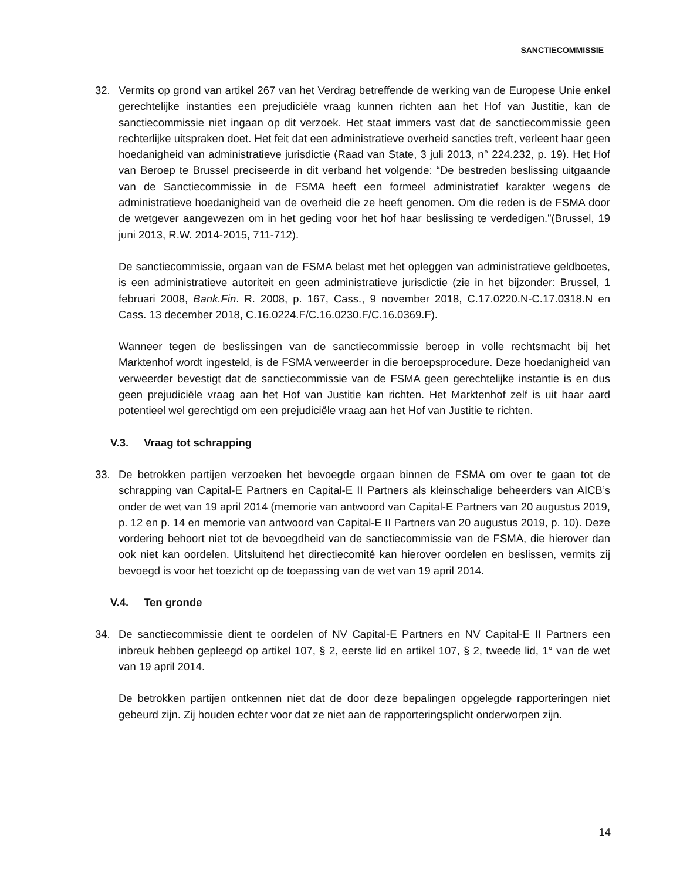SANCTIECOMMISSIE
32. Vermits op grond van artikel 267 van het Verdrag betreffende de werking van de Europese Unie enkel gerechtelijke instanties een prejudiciële vraag kunnen richten aan het Hof van Justitie, kan de sanctiecommissie niet ingaan op dit verzoek. Het staat immers vast dat de sanctiecommissie geen rechterlijke uitspraken doet. Het feit dat een administratieve overheid sancties treft, verleent haar geen hoedanigheid van administratieve jurisdictie (Raad van State, 3 juli 2013, n° 224.232, p. 19). Het Hof van Beroep te Brussel preciseerde in dit verband het volgende: “De bestreden beslissing uitgaande van de Sanctiecommissie in de FSMA heeft een formeel administratief karakter wegens de administratieve hoedanigheid van de overheid die ze heeft genomen. Om die reden is de FSMA door de wetgever aangewezen om in het geding voor het hof haar beslissing te verdedigen.”(Brussel, 19 juni 2013, R.W. 2014-2015, 711-712).
De sanctiecommissie, orgaan van de FSMA belast met het opleggen van administratieve geldboetes, is een administratieve autoriteit en geen administratieve jurisdictie (zie in het bijzonder: Brussel, 1 februari 2008, Bank.Fin. R. 2008, p. 167, Cass., 9 november 2018, C.17.0220.N-C.17.0318.N en Cass. 13 december 2018, C.16.0224.F/C.16.0230.F/C.16.0369.F).
Wanneer tegen de beslissingen van de sanctiecommissie beroep in volle rechtsmacht bij het Marktenhof wordt ingesteld, is de FSMA verweerder in die beroepsprocedure. Deze hoedanigheid van verweerder bevestigt dat de sanctiecommissie van de FSMA geen gerechtelijke instantie is en dus geen prejudiciële vraag aan het Hof van Justitie kan richten. Het Marktenhof zelf is uit haar aard potentieel wel gerechtigd om een prejudiciële vraag aan het Hof van Justitie te richten.
V.3. Vraag tot schrapping
33. De betrokken partijen verzoeken het bevoegde orgaan binnen de FSMA om over te gaan tot de schrapping van Capital-E Partners en Capital-E II Partners als kleinschalige beheerders van AICB’s onder de wet van 19 april 2014 (memorie van antwoord van Capital-E Partners van 20 augustus 2019, p. 12 en p. 14 en memorie van antwoord van Capital-E II Partners van 20 augustus 2019, p. 10). Deze vordering behoort niet tot de bevoegdheid van de sanctiecommissie van de FSMA, die hierover dan ook niet kan oordelen. Uitsluitend het directiecomité kan hierover oordelen en beslissen, vermits zij bevoegd is voor het toezicht op de toepassing van de wet van 19 april 2014.
V.4. Ten gronde
34. De sanctiecommissie dient te oordelen of NV Capital-E Partners en NV Capital-E II Partners een inbreuk hebben gepleegd op artikel 107, § 2, eerste lid en artikel 107, § 2, tweede lid, 1° van de wet van 19 april 2014.
De betrokken partijen ontkennen niet dat de door deze bepalingen opgelegde rapporteringen niet gebeurd zijn. Zij houden echter voor dat ze niet aan de rapporteringsplicht onderworpen zijn.
14